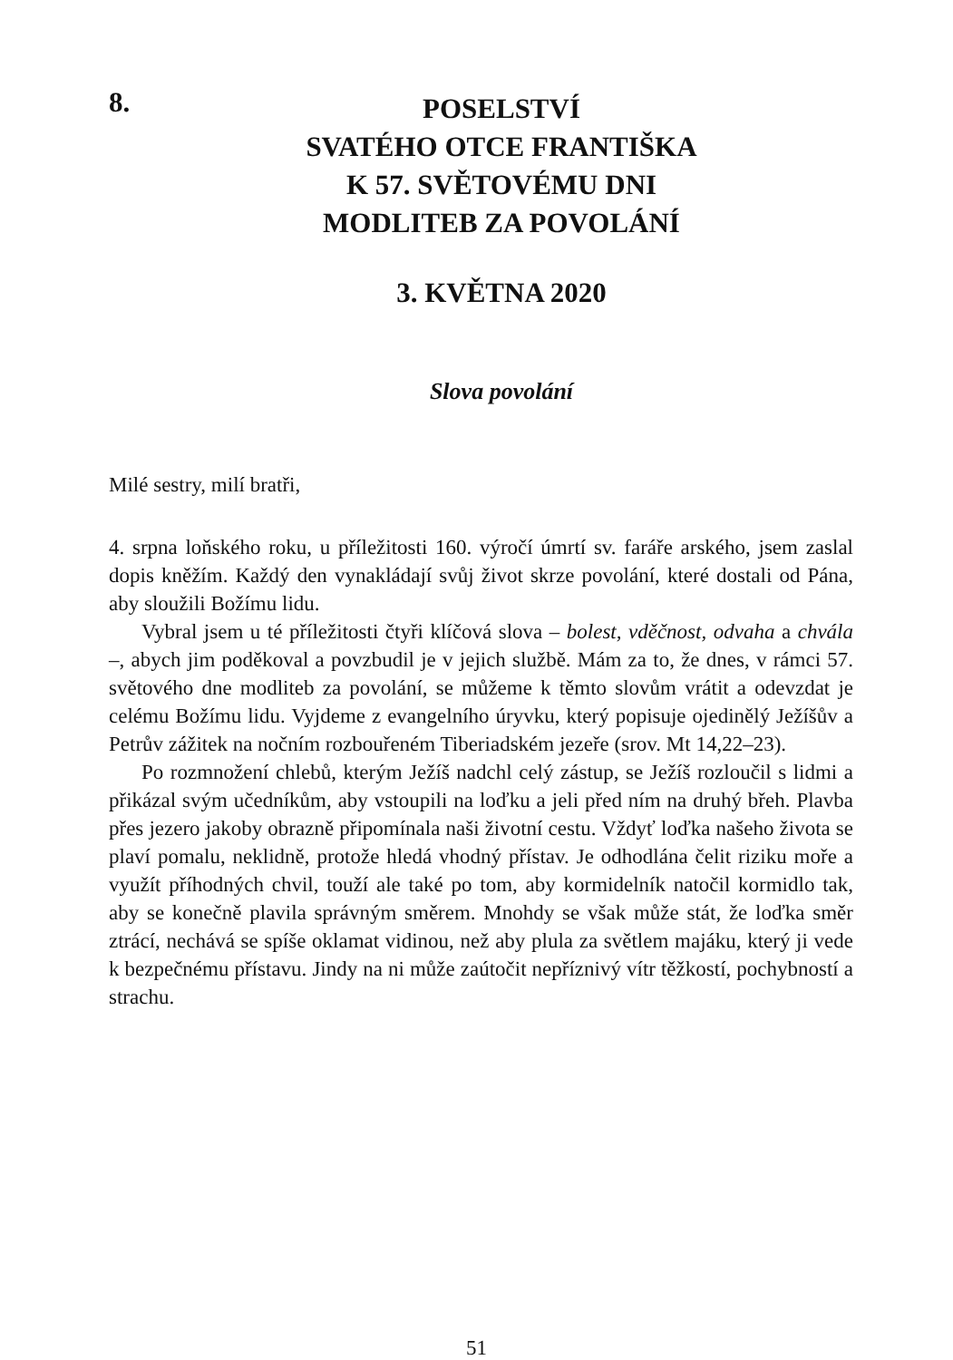8.
POSELSTVÍ
SVATÉHO OTCE FRANTIŠKA
K 57. SVĚTOVÉMU DNI
MODLITEB ZA POVOLÁNÍ
3. KVĚTNA 2020
Slova povolání
Milé sestry, milí bratři,
4. srpna loňského roku, u příležitosti 160. výročí úmrtí sv. faráře arského, jsem zaslal dopis kněžím. Každý den vynakládají svůj život skrze povolání, které dostali od Pána, aby sloužili Božímu lidu.
Vybral jsem u té příležitosti čtyři klíčová slova – bolest, vděčnost, odvaha a chvála –, abych jim poděkoval a povzbudil je v jejich službě. Mám za to, že dnes, v rámci 57. světového dne modliteb za povolání, se můžeme k těmto slovům vrátit a odevzdat je celému Božímu lidu. Vyjdeme z evangelního úryvku, který popisuje ojedinělý Ježíšův a Petrův zážitek na nočním rozbouřeném Tiberiadském jezeře (srov. Mt 14,22–23).
Po rozmnožení chlebů, kterým Ježíš nadchl celý zástup, se Ježíš rozloučil s lidmi a přikázal svým učedníkům, aby vstoupili na loďku a jeli před ním na druhý břeh. Plavba přes jezero jakoby obrazně připomínala naši životní cestu. Vždyť loďka našeho života se plaví pomalu, neklidně, protože hledá vhodný přístav. Je odhodlána čelit riziku moře a využít příhodných chvil, touží ale také po tom, aby kormidelník natočil kormidlo tak, aby se konečně plavila správným směrem. Mnohdy se však může stát, že loďka směr ztrácí, nechává se spíše oklamat vidinou, než aby plula za světlem majáku, který ji vede k bezpečnému přístavu. Jindy na ni může zaútočit nepříznivý vítr těžkostí, pochybností a strachu.
51